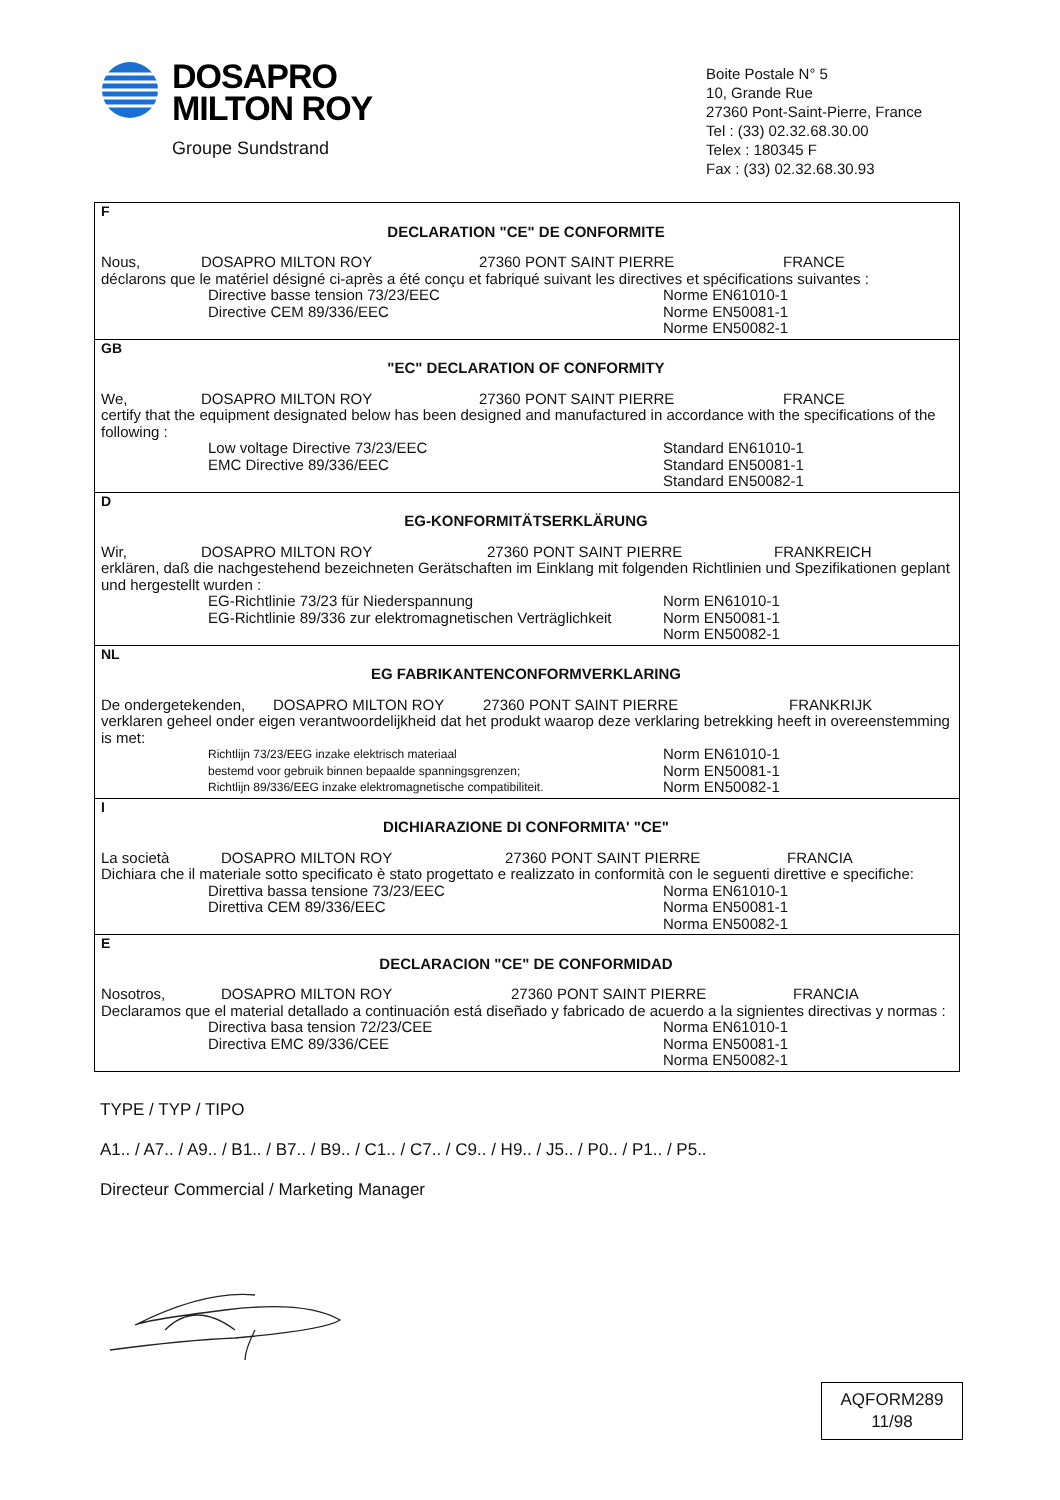DOSAPRO
MILTON ROY
Groupe Sundstrand
Boite Postale N° 5
10, Grande Rue
27360 Pont-Saint-Pierre, France
Tel : (33) 02.32.68.30.00
Telex : 180345 F
Fax : (33) 02.32.68.30.93
F
DECLARATION "CE" DE CONFORMITE
Nous, DOSAPRO MILTON ROY 27360 PONT SAINT PIERRE FRANCE
déclarons que le matériel désigné ci-après a été conçu et fabriqué suivant les directives et spécifications suivantes :
Directive basse tension 73/23/EEC
Directive CEM 89/336/EEC
Norme EN61010-1
Norme EN50081-1
Norme EN50082-1
GB
"EC" DECLARATION OF CONFORMITY
We, DOSAPRO MILTON ROY 27360 PONT SAINT PIERRE FRANCE
certify that the equipment designated below has been designed and manufactured in accordance with the specifications of the following :
Low voltage Directive 73/23/EEC
EMC Directive 89/336/EEC
Standard EN61010-1
Standard EN50081-1
Standard EN50082-1
D
EG-KONFORMITÄTSERKLÄRUNG
Wir, DOSAPRO MILTON ROY 27360 PONT SAINT PIERRE FRANKREICH
erklären, daß die nachgestehend bezeichneten Gerätschaften im Einklang mit folgenden Richtlinien und Spezifikationen geplant und hergestellt wurden :
EG-Richtlinie 73/23 für Niederspannung
EG-Richtlinie 89/336 zur elektromagnetischen Verträglichkeit
Norm EN61010-1
Norm EN50081-1
Norm EN50082-1
NL
EG FABRIKANTENCONFORMVERKLARING
De ondergetekenden, DOSAPRO MILTON ROY 27360 PONT SAINT PIERRE FRANKRIJK
verklaren geheel onder eigen verantwoordelijkheid dat het produkt waarop deze verklaring betrekking heeft in overeenstemming is met:
Richtlijn 73/23/EEG inzake elektrisch materiaal
bestemd voor gebruik binnen bepaalde spanningsgrenzen;
Richtlijn 89/336/EEG inzake elektromagnetische compatibiliteit.
Norm EN61010-1
Norm EN50081-1
Norm EN50082-1
I
DICHIARAZIONE DI CONFORMITA' "CE"
La società DOSAPRO MILTON ROY 27360 PONT SAINT PIERRE FRANCIA
Dichiara che il materiale sotto specificato è stato progettato e realizzato in conformità con le seguenti direttive e specifiche:
Direttiva bassa tensione 73/23/EEC
Direttiva CEM 89/336/EEC
Norma EN61010-1
Norma EN50081-1
Norma EN50082-1
E
DECLARACION "CE" DE CONFORMIDAD
Nosotros, DOSAPRO MILTON ROY 27360 PONT SAINT PIERRE FRANCIA
Declaramos que el material detallado a continuación está diseñado y fabricado de acuerdo a la signientes directivas y normas :
Directiva basa tension 72/23/CEE
Directiva EMC 89/336/CEE
Norma EN61010-1
Norma EN50081-1
Norma EN50082-1
TYPE / TYP / TIPO
A1.. / A7.. / A9.. / B1.. / B7.. / B9.. / C1.. / C7.. / C9.. / H9.. / J5.. / P0.. / P1.. / P5..
Directeur Commercial / Marketing Manager
AQFORM289
11/98